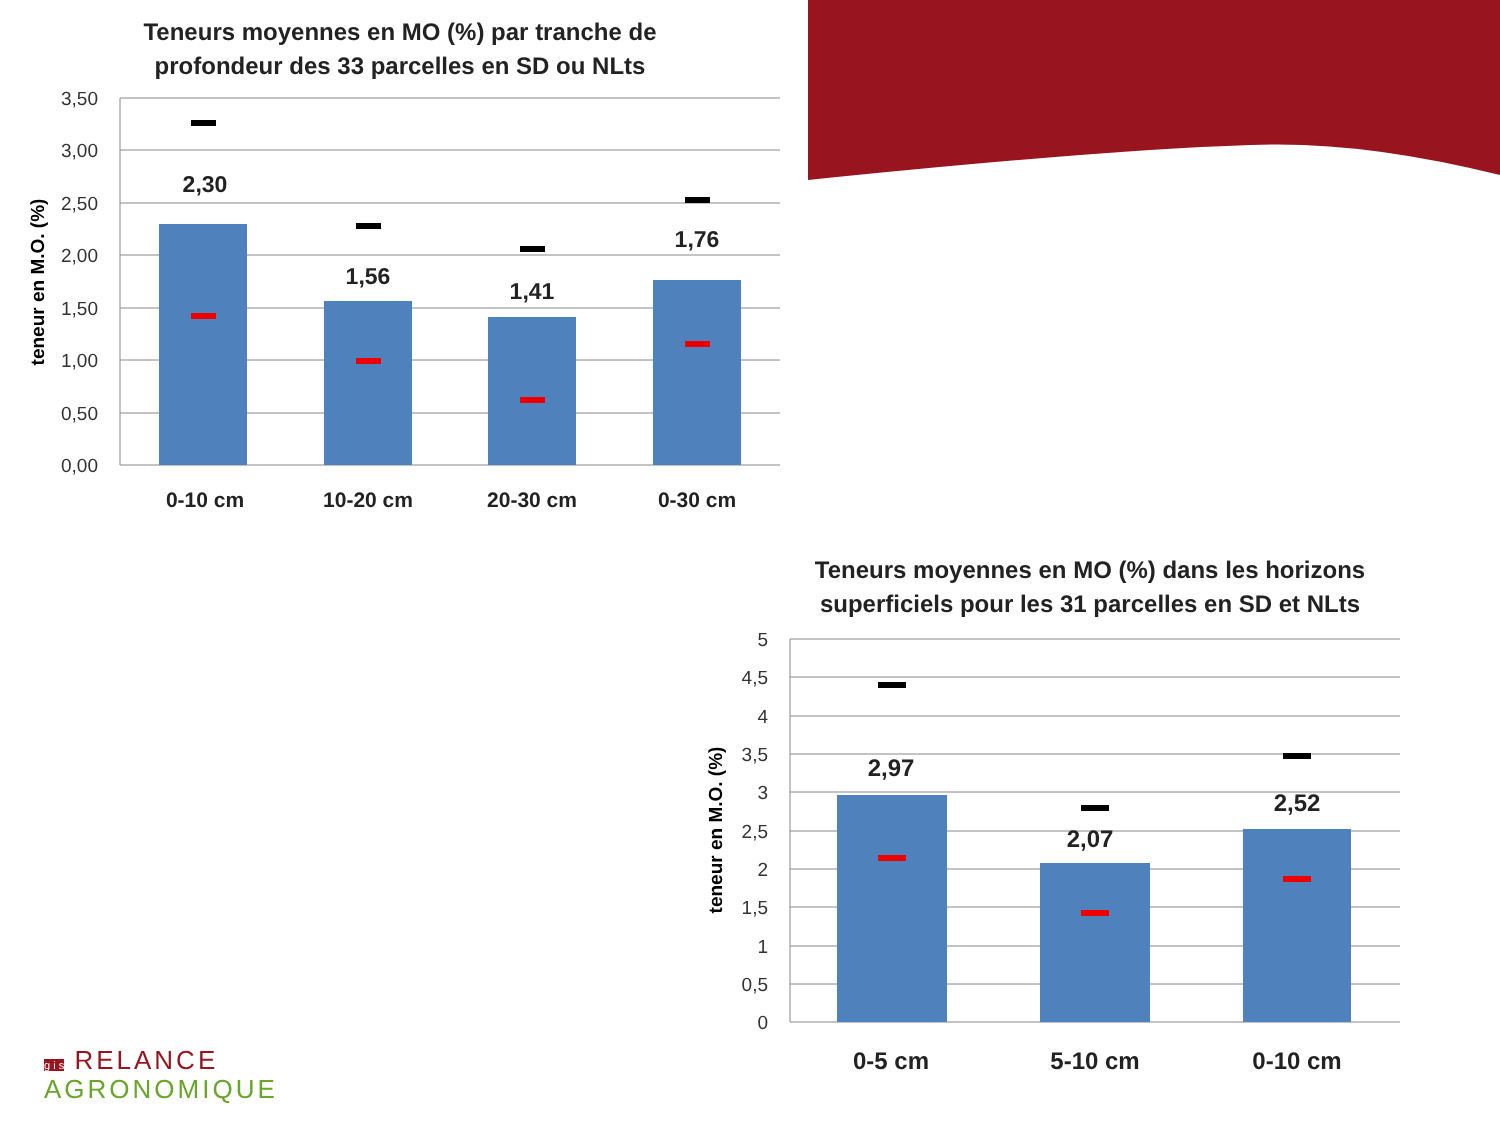Teneurs moyennes en MO (%) par tranche de
profondeur des 33 parcelles en SD ou NLts
3,50
3,00
2,50
2,00
1,50
1,00
0,50
0,00
teneur en M.O. (%)
2,30
1,56
1,41
1,76
0-10 cm
10-20 cm
20-30 cm
0-30 cm
Teneurs moyennes en MO (%) dans les horizons
superficiels pour les 31 parcelles en SD et NLts
5
4,5
4
3,5
3
2,5
2
1,5
1
0,5
0
teneur en M.O. (%)
2,97
2,07
2,52
0-5 cm
5-10 cm
0-10 cm
g i s RELANCE
AGRONOMIQUE